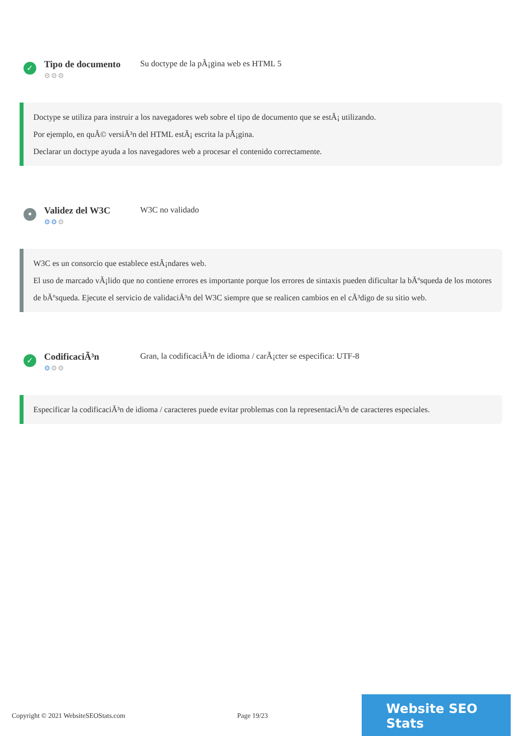✓
Tipo de documento
⚙⚙⚙
Su doctype de la pÃ¡gina web es HTML 5
Doctype se utiliza para instruir a los navegadores web sobre el tipo de documento que se estÃ¡ utilizando.
Por ejemplo, en quÃ© versiÃ³n del HTML estÃ¡ escrita la pÃ¡gina.
Declarar un doctype ayuda a los navegadores web a procesar el contenido correctamente.
•
Validez del W3C
⚙⚙⚙
W3C no validado
W3C es un consorcio que establece estÃ¡ndares web.
El uso de marcado vÃ¡lido que no contiene errores es importante porque los errores de sintaxis pueden dificultar la bÃºsqueda de los motores de bÃºsqueda. Ejecute el servicio de validaciÃ³n del W3C siempre que se realicen cambios en el cÃ³digo de su sitio web.
✓
CodificaciÃ³n
⚙⚙⚙
Gran, la codificaciÃ³n de idioma / carÃ¡cter se especifica: UTF-8
Especificar la codificaciÃ³n de idioma / caracteres puede evitar problemas con la representaciÃ³n de caracteres especiales.
Copyright © 2021 WebsiteSEOStats.com Page 19/23
Website SEO Stats